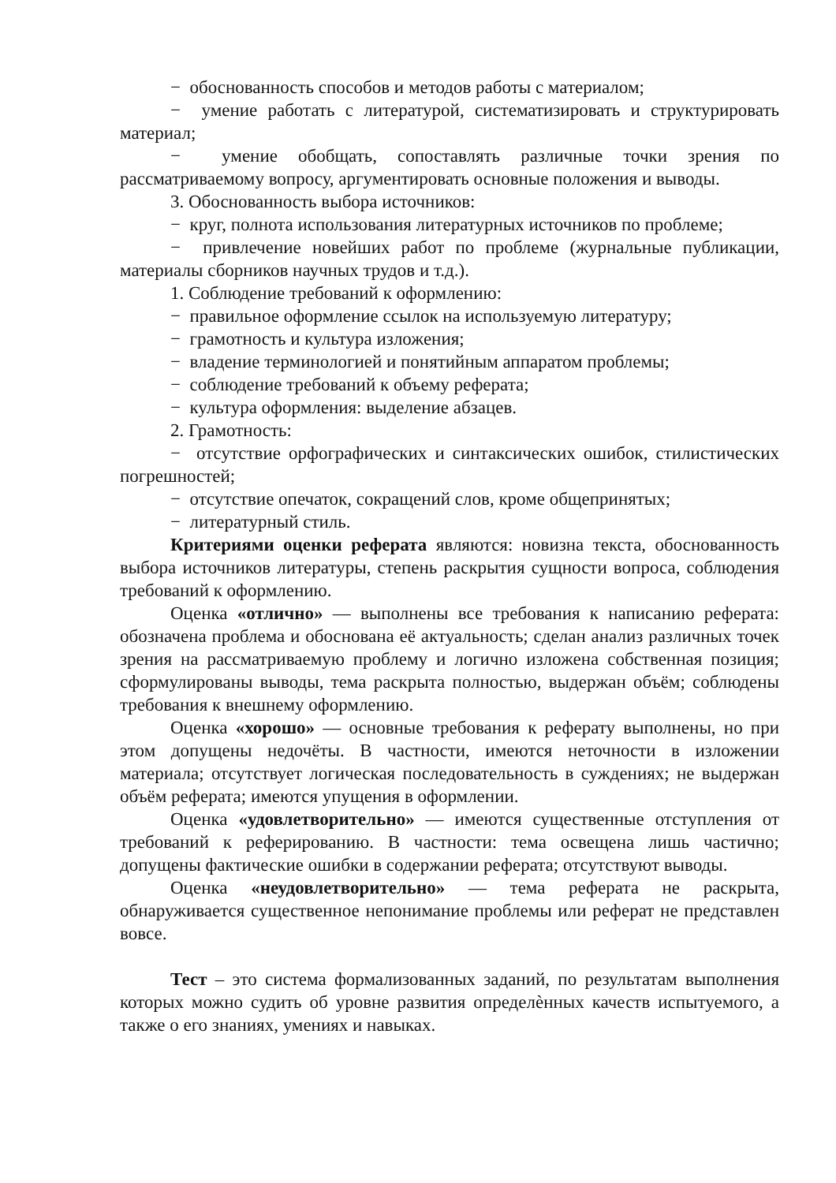− обоснованность способов и методов работы с материалом;
− умение работать с литературой, систематизировать и структурировать материал;
− умение обобщать, сопоставлять различные точки зрения по рассматриваемому вопросу, аргументировать основные положения и выводы.
3. Обоснованность выбора источников:
− круг, полнота использования литературных источников по проблеме;
− привлечение новейших работ по проблеме (журнальные публикации, материалы сборников научных трудов и т.д.).
1. Соблюдение требований к оформлению:
− правильное оформление ссылок на используемую литературу;
− грамотность и культура изложения;
− владение терминологией и понятийным аппаратом проблемы;
− соблюдение требований к объему реферата;
− культура оформления: выделение абзацев.
2. Грамотность:
− отсутствие орфографических и синтаксических ошибок, стилистических погрешностей;
− отсутствие опечаток, сокращений слов, кроме общепринятых;
− литературный стиль.
Критериями оценки реферата являются: новизна текста, обоснованность выбора источников литературы, степень раскрытия сущности вопроса, соблюдения требований к оформлению.
Оценка «отлично» — выполнены все требования к написанию реферата: обозначена проблема и обоснована её актуальность; сделан анализ различных точек зрения на рассматриваемую проблему и логично изложена собственная позиция; сформулированы выводы, тема раскрыта полностью, выдержан объём; соблюдены требования к внешнему оформлению.
Оценка «хорошо» — основные требования к реферату выполнены, но при этом допущены недочёты. В частности, имеются неточности в изложении материала; отсутствует логическая последовательность в суждениях; не выдержан объём реферата; имеются упущения в оформлении.
Оценка «удовлетворительно» — имеются существенные отступления от требований к реферированию. В частности: тема освещена лишь частично; допущены фактические ошибки в содержании реферата; отсутствуют выводы.
Оценка «неудовлетворительно» — тема реферата не раскрыта, обнаруживается существенное непонимание проблемы или реферат не представлен вовсе.
Тест – это система формализованных заданий, по результатам выполнения которых можно судить об уровне развития определѐнных качеств испытуемого, а также о его знаниях, умениях и навыках.